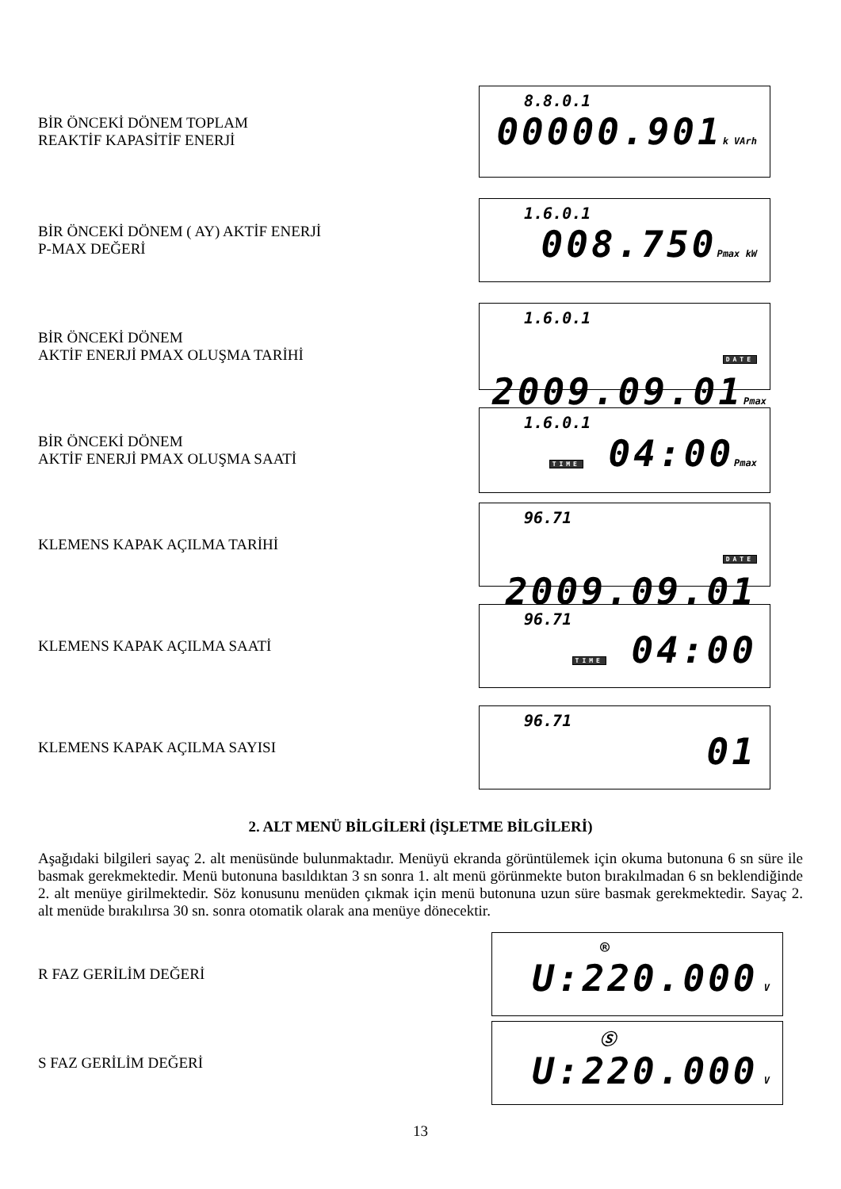BİR ÖNCEKİ DÖNEM TOPLAM
REAKTİF KAPASİTİF ENERJİ
8.8.0.1
00000.901k VArh
BİR ÖNCEKİ DÖNEM ( AY) AKTİF ENERJİ
P-MAX DEĞERİ
1.6.0.1
008.750Pmax kW
BİR ÖNCEKİ DÖNEM
AKTİF ENERJİ PMAX OLUŞMA TARİHİ
1.6.0.1
DATE 2009.09.01Pmax
BİR ÖNCEKİ DÖNEM
AKTİF ENERJİ PMAX OLUŞMA SAATİ
1.6.0.1
TIME 04:00Pmax
KLEMENS KAPAK AÇILMA TARİHİ
96.71
DATE 2009.09.01
KLEMENS KAPAK AÇILMA SAATİ
96.71
TIME 04:00
KLEMENS KAPAK AÇILMA SAYISI
96.71
01
2. ALT MENÜ BİLGİLERİ (İŞLETME BİLGİLERİ)
Aşağıdaki bilgileri sayaç 2. alt menüsünde bulunmaktadır. Menüyü ekranda görüntülemek için okuma butonuna 6 sn süre ile basmak gerekmektedir. Menü butonuna basıldıktan 3 sn sonra 1. alt menü görünmekte buton bırakılmadan 6 sn beklendiğinde 2. alt menüye girilmektedir. Söz konusunu menüden çıkmak için menü butonuna uzun süre basmak gerekmektedir. Sayaç 2. alt menüde bırakılırsa 30 sn. sonra otomatik olarak ana menüye dönecektir.
R FAZ GERİLİM DEĞERİ
®
U:220.000 V
S FAZ GERİLİM DEĞERİ
Ⓢ
U:220.000 V
13